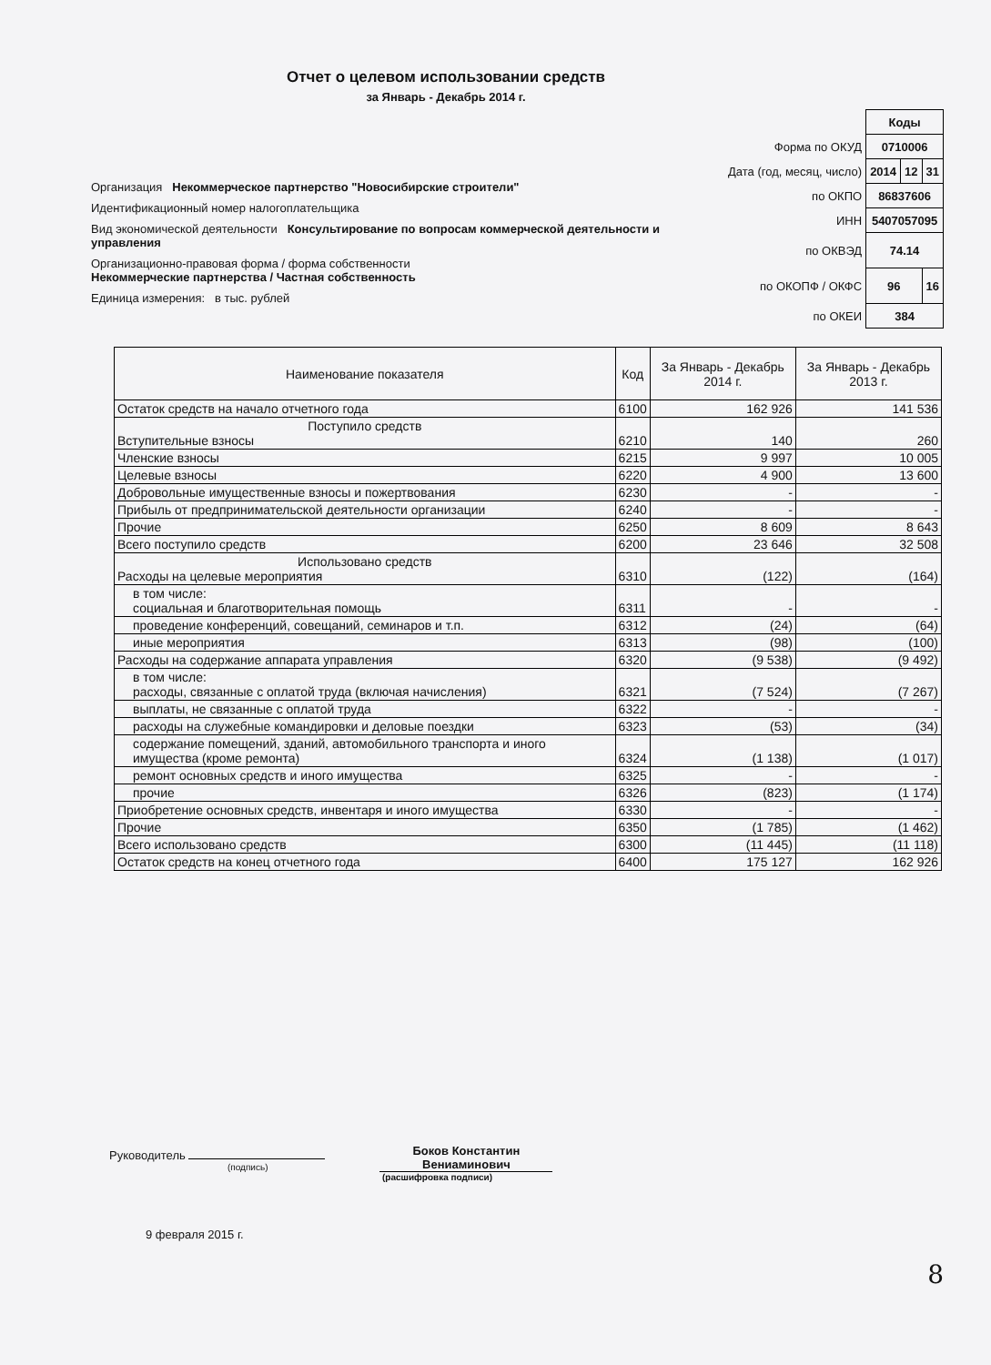Отчет о целевом использовании средств
за Январь - Декабрь 2014 г.
Организация Некоммерческое партнерство "Новосибирские строители"
Идентификационный номер налогоплательщика
Вид экономической деятельности Консультирование по вопросам коммерческой деятельности и управления
Организационно-правовая форма / форма собственности
Некоммерческие партнерства / Частная собственность
Единица измерения: в тыс. рублей
| | Коды | | |
| Форма по ОКУД | 0710006 | | |
| Дата (год, месяц, число) | 2014 | 12 | 31 |
| по ОКПО | 86837606 | | |
| ИНН | 5407057095 | | |
| по ОКВЭД | 74.14 | | |
| по ОКОПФ / ОКФС | 96 | | 16 |
| по ОКЕИ | 384 | | |
| Наименование показателя | Код | За Январь - Декабрь 2014 г. | За Январь - Декабрь 2013 г. |
| --- | --- | --- | --- |
| Остаток средств на начало отчетного года | 6100 | 162 926 | 141 536 |
| Поступило средств Вступительные взносы | 6210 | 140 | 260 |
| Членские взносы | 6215 | 9 997 | 10 005 |
| Целевые взносы | 6220 | 4 900 | 13 600 |
| Добровольные имущественные взносы и пожертвования | 6230 | - | - |
| Прибыль от предпринимательской деятельности организации | 6240 | - | - |
| Прочие | 6250 | 8 609 | 8 643 |
| Всего поступило средств | 6200 | 23 646 | 32 508 |
| Использовано средств Расходы на целевые мероприятия | 6310 | (122) | (164) |
| в том числе: социальная и благотворительная помощь | 6311 | - | - |
| проведение конференций, совещаний, семинаров и т.п. | 6312 | (24) | (64) |
| иные мероприятия | 6313 | (98) | (100) |
| Расходы на содержание аппарата управления | 6320 | (9 538) | (9 492) |
| в том числе: расходы, связанные с оплатой труда (включая начисления) | 6321 | (7 524) | (7 267) |
| выплаты, не связанные с оплатой труда | 6322 | - | - |
| расходы на служебные командировки и деловые поездки | 6323 | (53) | (34) |
| содержание помещений, зданий, автомобильного транспорта и иного имущества (кроме ремонта) | 6324 | (1 138) | (1 017) |
| ремонт основных средств и иного имущества | 6325 | - | - |
| прочие | 6326 | (823) | (1 174) |
| Приобретение основных средств, инвентаря и иного имущества | 6330 | - | - |
| Прочие | 6350 | (1 785) | (1 462) |
| Всего использовано средств | 6300 | (11 445) | (11 118) |
| Остаток средств на конец отчетного года | 6400 | 175 127 | 162 926 |
Руководитель
(подпись)
Боков Константин Вениаминович
(расшифровка подписи)
9 февраля 2015 г.
8